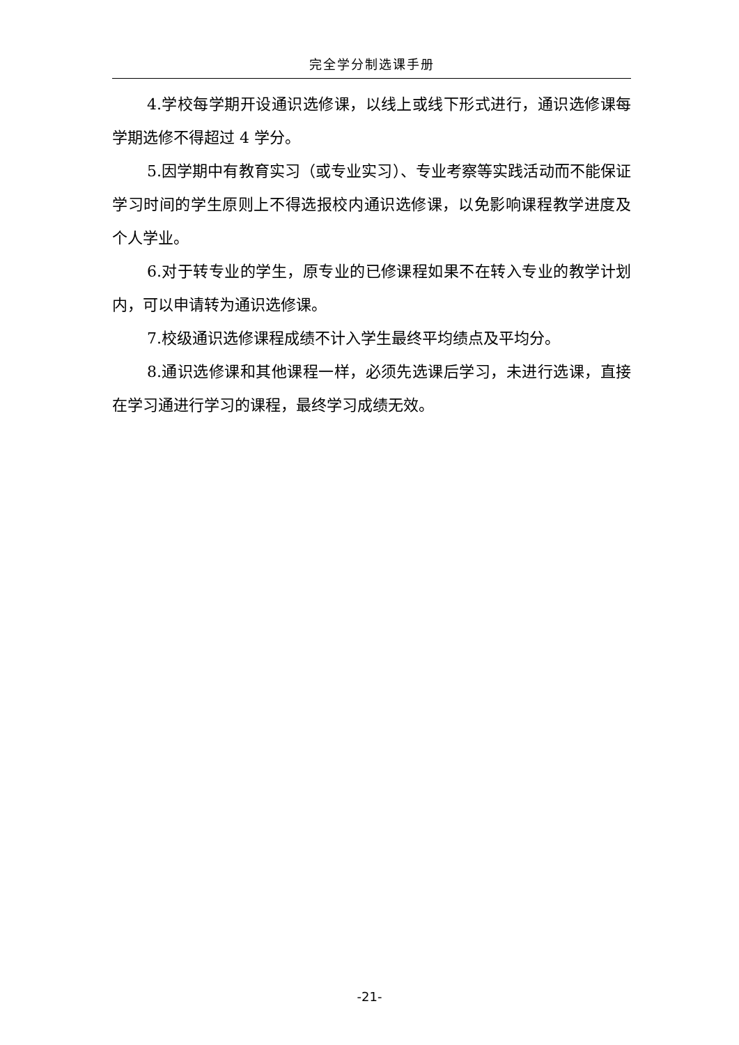完全学分制选课手册
4.学校每学期开设通识选修课，以线上或线下形式进行，通识选修课每学期选修不得超过 4 学分。
5.因学期中有教育实习（或专业实习）、专业考察等实践活动而不能保证学习时间的学生原则上不得选报校内通识选修课，以免影响课程教学进度及个人学业。
6.对于转专业的学生，原专业的已修课程如果不在转入专业的教学计划内，可以申请转为通识选修课。
7.校级通识选修课程成绩不计入学生最终平均绩点及平均分。
8.通识选修课和其他课程一样，必须先选课后学习，未进行选课，直接在学习通进行学习的课程，最终学习成绩无效。
-21-